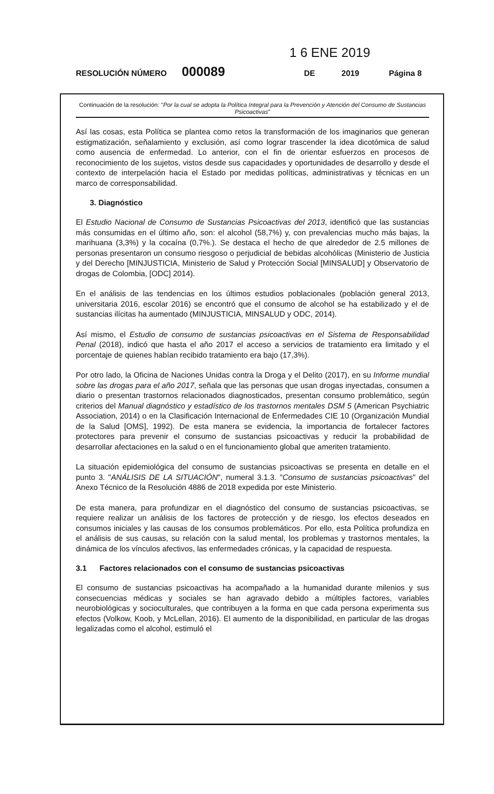1 6 ENE 2019
RESOLUCIÓN NÚMERO 000089 DE 2019 Página 8
Continuación de la resolución: "Por la cual se adopta la Política Integral para la Prevención y Atención del Consumo de Sustancias Psicoactivas"
Así las cosas, esta Política se plantea como retos la transformación de los imaginarios que generan estigmatización, señalamiento y exclusión, así como lograr trascender la idea dicotómica de salud como ausencia de enfermedad. Lo anterior, con el fin de orientar esfuerzos en procesos de reconocimiento de los sujetos, vistos desde sus capacidades y oportunidades de desarrollo y desde el contexto de interpelación hacia el Estado por medidas políticas, administrativas y técnicas en un marco de corresponsabilidad.
3. Diagnóstico
El Estudio Nacional de Consumo de Sustancias Psicoactivas del 2013, identificó que las sustancias más consumidas en el último año, son: el alcohol (58,7%) y, con prevalencias mucho más bajas, la marihuana (3,3%) y la cocaína (0,7%.). Se destaca el hecho de que alrededor de 2.5 millones de personas presentaron un consumo riesgoso o perjudicial de bebidas alcohólicas (Ministerio de Justicia y del Derecho [MINJUSTICIA, Ministerio de Salud y Protección Social [MINSALUD] y Observatorio de drogas de Colombia, [ODC] 2014).
En el análisis de las tendencias en los últimos estudios poblacionales (población general 2013, universitaria 2016, escolar 2016) se encontró que el consumo de alcohol se ha estabilizado y el de sustancias ilícitas ha aumentado (MINJUSTICIA, MINSALUD y ODC, 2014).
Así mismo, el Estudio de consumo de sustancias psicoactivas en el Sistema de Responsabilidad Penal (2018), indicó que hasta el año 2017 el acceso a servicios de tratamiento era limitado y el porcentaje de quienes habían recibido tratamiento era bajo (17,3%).
Por otro lado, la Oficina de Naciones Unidas contra la Droga y el Delito (2017), en su Informe mundial sobre las drogas para el año 2017, señala que las personas que usan drogas inyectadas, consumen a diario o presentan trastornos relacionados diagnosticados, presentan consumo problemático, según criterios del Manual diagnóstico y estadístico de los trastornos mentales DSM 5 (American Psychiatric Association, 2014) o en la Clasificación Internacional de Enfermedades CIE 10 (Organización Mundial de la Salud [OMS], 1992). De esta manera se evidencia, la importancia de fortalecer factores protectores para prevenir el consumo de sustancias psicoactivas y reducir la probabilidad de desarrollar afectaciones en la salud o en el funcionamiento global que ameriten tratamiento.
La situación epidemiológica del consumo de sustancias psicoactivas se presenta en detalle en el punto 3. "ANÁLISIS DE LA SITUACIÓN", numeral 3.1.3. "Consumo de sustancias psicoactivas" del Anexo Técnico de la Resolución 4886 de 2018 expedida por este Ministerio.
De esta manera, para profundizar en el diagnóstico del consumo de sustancias psicoactivas, se requiere realizar un análisis de los factores de protección y de riesgo, los efectos deseados en consumos iniciales y las causas de los consumos problemáticos. Por ello, esta Política profundiza en el análisis de sus causas, su relación con la salud mental, los problemas y trastornos mentales, la dinámica de los vínculos afectivos, las enfermedades crónicas, y la capacidad de respuesta.
3.1 Factores relacionados con el consumo de sustancias psicoactivas
El consumo de sustancias psicoactivas ha acompañado a la humanidad durante milenios y sus consecuencias médicas y sociales se han agravado debido a múltiples factores, variables neurobiológicas y socioculturales, que contribuyen a la forma en que cada persona experimenta sus efectos (Volkow, Koob, y McLellan, 2016). El aumento de la disponibilidad, en particular de las drogas legalizadas como el alcohol, estimuló el